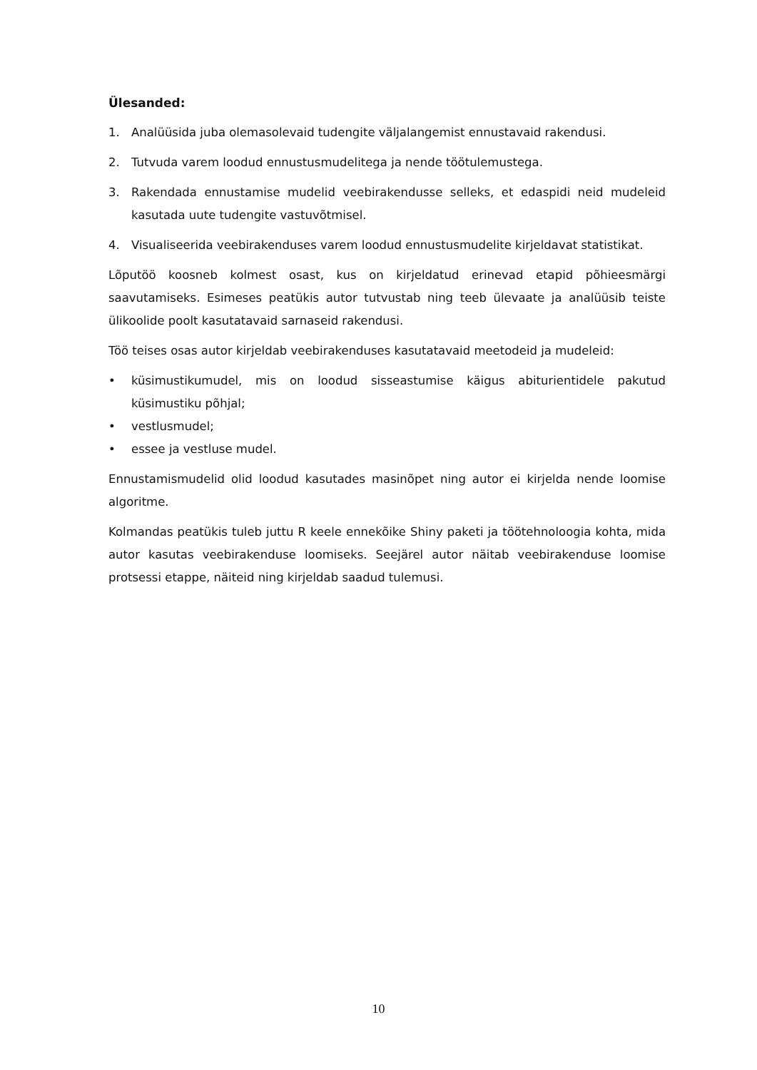Ülesanded:
1. Analüüsida juba olemasolevaid tudengite väljalangemist ennustavaid rakendusi.
2. Tutvuda varem loodud ennustusmudelitega ja nende töötulemustega.
3. Rakendada ennustamise mudelid veebirakendusse selleks, et edaspidi neid mudeleid kasutada uute tudengite vastuvõtmisel.
4. Visualiseerida veebirakenduses varem loodud ennustusmudelite kirjeldavat statistikat.
Lõputöö koosneb kolmest osast, kus on kirjeldatud erinevad etapid põhieesmärgi saavutamiseks. Esimeses peatükis autor tutvustab ning teeb ülevaate ja analüüsib teiste ülikoolide poolt kasutatavaid sarnaseid rakendusi.
Töö teises osas autor kirjeldab veebirakenduses kasutatavaid meetodeid ja mudeleid:
• küsimustikumudel, mis on loodud sisseastumise käigus abiturientidele pakutud küsimustiku põhjal;
• vestlusmudel;
• essee ja vestluse mudel.
Ennustamismudelid olid loodud kasutades masinõpet ning autor ei kirjelda nende loomise algoritme.
Kolmandas peatükis tuleb juttu R keele ennekõike Shiny paketi ja töötehnoloogia kohta, mida autor kasutas veebirakenduse loomiseks. Seejärel autor näitab veebirakenduse loomise protsessi etappe, näiteid ning kirjeldab saadud tulemusi.
10